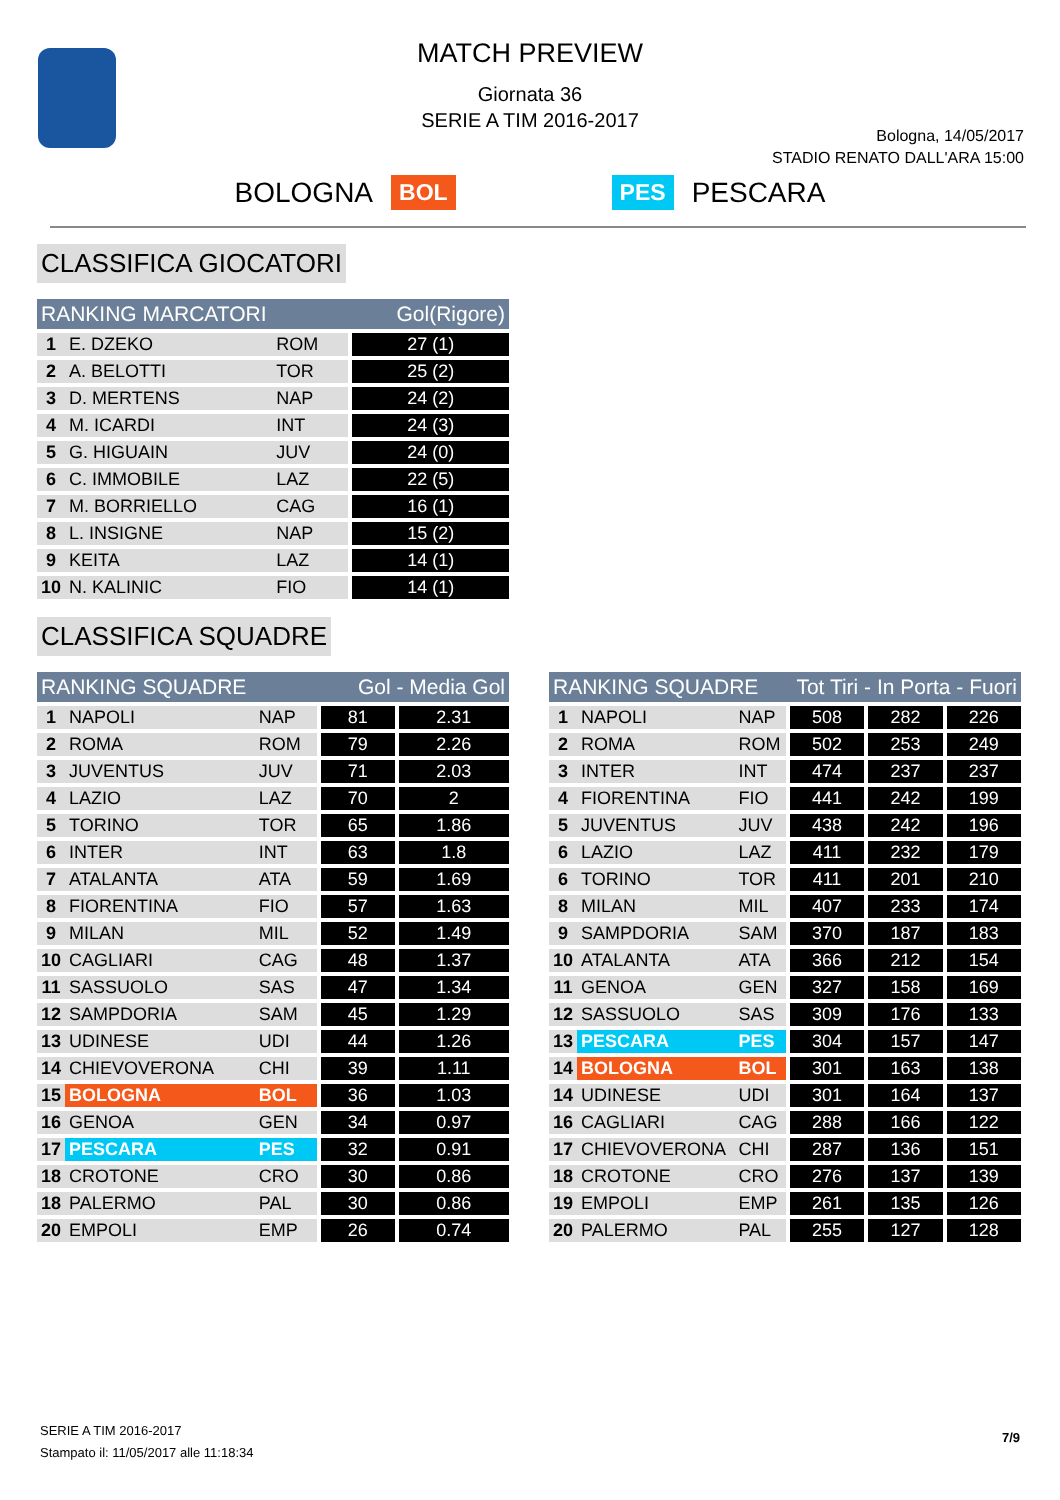MATCH PREVIEW
Giornata 36
SERIE A TIM 2016-2017
Bologna, 14/05/2017
STADIO RENATO DALL'ARA 15:00
BOLOGNA BOL PES PESCARA
CLASSIFICA GIOCATORI
| RANKING MARCATORI | | | Gol(Rigore) |
| --- | --- | --- | --- |
| 1 | E. DZEKO | ROM | 27 (1) |
| 2 | A. BELOTTI | TOR | 25 (2) |
| 3 | D. MERTENS | NAP | 24 (2) |
| 4 | M. ICARDI | INT | 24 (3) |
| 5 | G. HIGUAIN | JUV | 24 (0) |
| 6 | C. IMMOBILE | LAZ | 22 (5) |
| 7 | M. BORRIELLO | CAG | 16 (1) |
| 8 | L. INSIGNE | NAP | 15 (2) |
| 9 | KEITA | LAZ | 14 (1) |
| 10 | N. KALINIC | FIO | 14 (1) |
CLASSIFICA SQUADRE
| RANKING SQUADRE | | | Gol - Media Gol | |
| --- | --- | --- | --- | --- |
| 1 | NAPOLI | NAP | 81 | 2.31 |
| 2 | ROMA | ROM | 79 | 2.26 |
| 3 | JUVENTUS | JUV | 71 | 2.03 |
| 4 | LAZIO | LAZ | 70 | 2 |
| 5 | TORINO | TOR | 65 | 1.86 |
| 6 | INTER | INT | 63 | 1.8 |
| 7 | ATALANTA | ATA | 59 | 1.69 |
| 8 | FIORENTINA | FIO | 57 | 1.63 |
| 9 | MILAN | MIL | 52 | 1.49 |
| 10 | CAGLIARI | CAG | 48 | 1.37 |
| 11 | SASSUOLO | SAS | 47 | 1.34 |
| 12 | SAMPDORIA | SAM | 45 | 1.29 |
| 13 | UDINESE | UDI | 44 | 1.26 |
| 14 | CHIEVOVERONA | CHI | 39 | 1.11 |
| 15 | BOLOGNA | BOL | 36 | 1.03 |
| 16 | GENOA | GEN | 34 | 0.97 |
| 17 | PESCARA | PES | 32 | 0.91 |
| 18 | CROTONE | CRO | 30 | 0.86 |
| 18 | PALERMO | PAL | 30 | 0.86 |
| 20 | EMPOLI | EMP | 26 | 0.74 |
| RANKING SQUADRE | | | Tot Tiri - In Porta - Fuori | | |
| --- | --- | --- | --- | --- | --- |
| 1 | NAPOLI | NAP | 508 | 282 | 226 |
| 2 | ROMA | ROM | 502 | 253 | 249 |
| 3 | INTER | INT | 474 | 237 | 237 |
| 4 | FIORENTINA | FIO | 441 | 242 | 199 |
| 5 | JUVENTUS | JUV | 438 | 242 | 196 |
| 6 | LAZIO | LAZ | 411 | 232 | 179 |
| 6 | TORINO | TOR | 411 | 201 | 210 |
| 8 | MILAN | MIL | 407 | 233 | 174 |
| 9 | SAMPDORIA | SAM | 370 | 187 | 183 |
| 10 | ATALANTA | ATA | 366 | 212 | 154 |
| 11 | GENOA | GEN | 327 | 158 | 169 |
| 12 | SASSUOLO | SAS | 309 | 176 | 133 |
| 13 | PESCARA | PES | 304 | 157 | 147 |
| 14 | BOLOGNA | BOL | 301 | 163 | 138 |
| 14 | UDINESE | UDI | 301 | 164 | 137 |
| 16 | CAGLIARI | CAG | 288 | 166 | 122 |
| 17 | CHIEVOVERONA | CHI | 287 | 136 | 151 |
| 18 | CROTONE | CRO | 276 | 137 | 139 |
| 19 | EMPOLI | EMP | 261 | 135 | 126 |
| 20 | PALERMO | PAL | 255 | 127 | 128 |
SERIE A TIM 2016-2017
Stampato il: 11/05/2017 alle 11:18:34
7/9